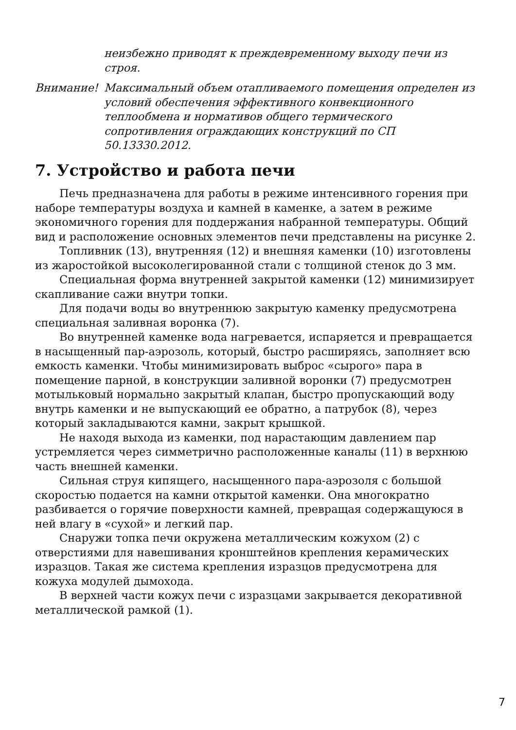неизбежно приводят к преждевременному выходу печи из строя.
Внимание! Максимальный объем отапливаемого помещения определен из условий обеспечения эффективного конвекционного теплообмена и нормативов общего термического сопротивления ограждающих конструкций по СП 50.13330.2012.
7. Устройство и работа печи
Печь предназначена для работы в режиме интенсивного горения при наборе температуры воздуха и камней в каменке, а затем в режиме экономичного горения для поддержания набранной температуры. Общий вид и расположение основных элементов печи представлены на рисунке 2.
Топливник (13), внутренняя (12) и внешняя каменки (10) изготовлены из жаростойкой высоколегированной стали с толщиной стенок до 3 мм.
Специальная форма внутренней закрытой каменки (12) минимизирует скапливание сажи внутри топки.
Для подачи воды во внутреннюю закрытую каменку предусмотрена специальная заливная воронка (7).
Во внутренней каменке вода нагревается, испаряется и превращается в насыщенный пар-аэрозоль, который, быстро расширяясь, заполняет всю емкость каменки. Чтобы минимизировать выброс «сырого» пара в помещение парной, в конструкции заливной воронки (7) предусмотрен мотыльковый нормально закрытый клапан, быстро пропускающий воду внутрь каменки и не выпускающий ее обратно, а патрубок (8), через который закладываются камни, закрыт крышкой.
Не находя выхода из каменки, под нарастающим давлением пар устремляется через симметрично расположенные каналы (11) в верхнюю часть внешней каменки.
Сильная струя кипящего, насыщенного пара-аэрозоля с большой скоростью подается на камни открытой каменки. Она многократно разбивается о горячие поверхности камней, превращая содержащуюся в ней влагу в «сухой» и легкий пар.
Снаружи топка печи окружена металлическим кожухом (2) с отверстиями для навешивания кронштейнов крепления керамических изразцов. Такая же система крепления изразцов предусмотрена для кожуха модулей дымохода.
В верхней части кожух печи с изразцами закрывается декоративной металлической рамкой (1).
7